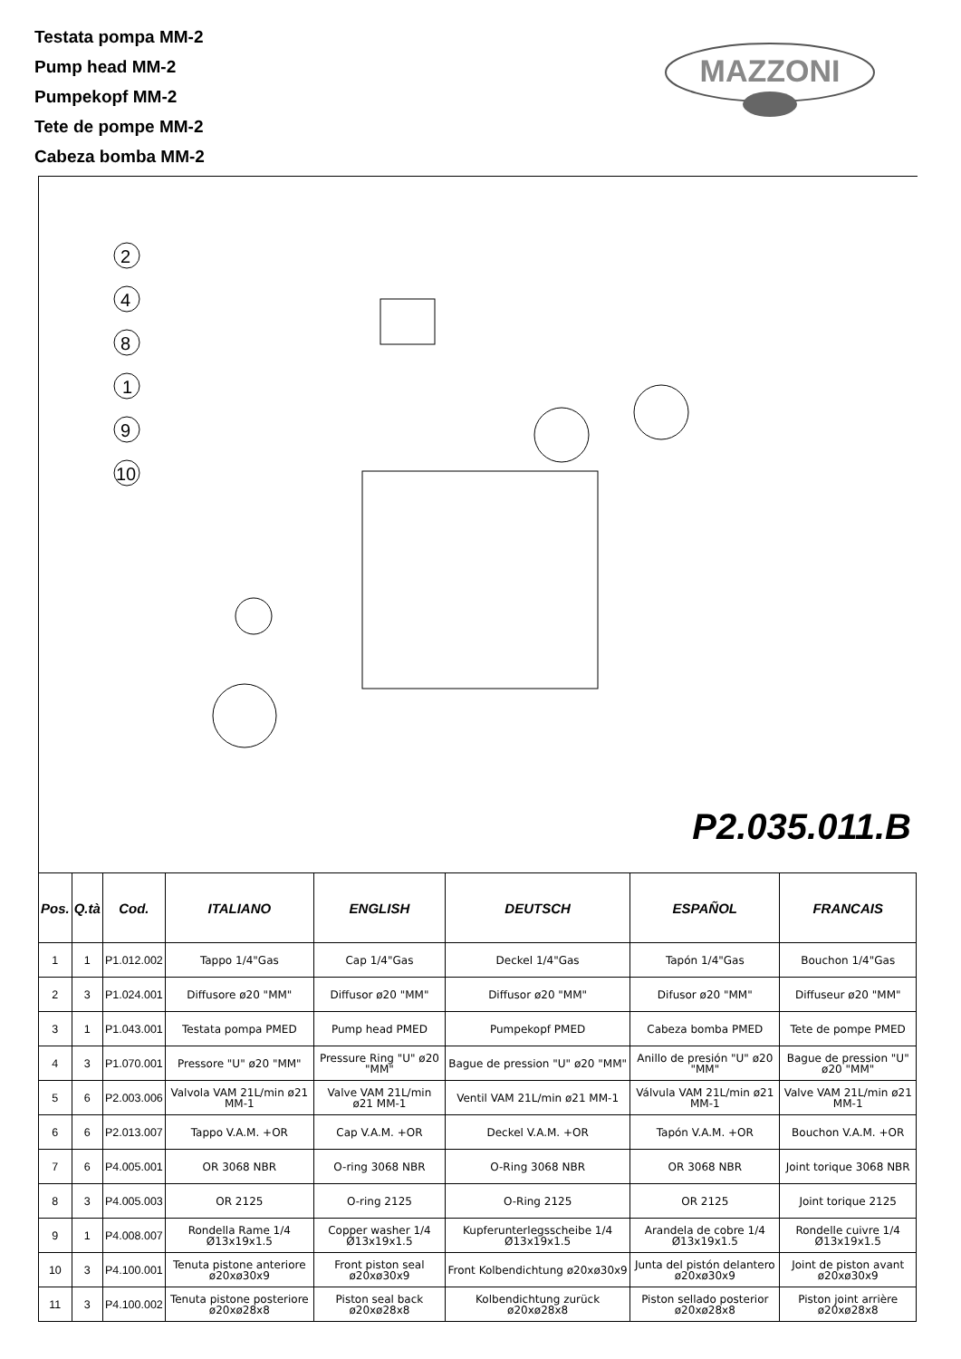Testata pompa MM-2
Pump head MM-2
Pumpekopf MM-2
Tete de pompe MM-2
Cabeza bomba MM-2
MAZZONI
2
4
8
1
9
10
P2.035.011.B
| Pos. | Q.tà | Cod. | ITALIANO | ENGLISH | DEUTSCH | ESPAÑOL | FRANCAIS |
| --- | --- | --- | --- | --- | --- | --- | --- |
| 1 | 1 | P1.012.002 | Tappo 1/4"Gas | Cap 1/4"Gas | Deckel 1/4"Gas | Tapón 1/4"Gas | Bouchon 1/4"Gas |
| 2 | 3 | P1.024.001 | Diffusore ø20 "MM" | Diffusor ø20 "MM" | Diffusor ø20 "MM" | Difusor ø20 "MM" | Diffuseur ø20 "MM" |
| 3 | 1 | P1.043.001 | Testata pompa PMED | Pump head PMED | Pumpekopf PMED | Cabeza bomba PMED | Tete de pompe PMED |
| 4 | 3 | P1.070.001 | Pressore "U" ø20 "MM" | Pressure Ring "U" ø20 "MM" | Bague de pression "U" ø20 "MM" | Anillo de presión "U" ø20 "MM" | Bague de pression "U" ø20 "MM" |
| 5 | 6 | P2.003.006 | Valvola VAM 21L/min ø21 MM-1 | Valve VAM 21L/min ø21 MM-1 | Ventil VAM 21L/min ø21 MM-1 | Válvula VAM 21L/min ø21 MM-1 | Valve VAM 21L/min ø21 MM-1 |
| 6 | 6 | P2.013.007 | Tappo V.A.M. +OR | Cap V.A.M. +OR | Deckel V.A.M. +OR | Tapón V.A.M. +OR | Bouchon V.A.M. +OR |
| 7 | 6 | P4.005.001 | OR 3068 NBR | O-ring 3068 NBR | O-Ring 3068 NBR | OR 3068 NBR | Joint torique 3068 NBR |
| 8 | 3 | P4.005.003 | OR 2125 | O-ring 2125 | O-Ring 2125 | OR 2125 | Joint torique 2125 |
| 9 | 1 | P4.008.007 | Rondella Rame 1/4 Ø13x19x1.5 | Copper washer 1/4 Ø13x19x1.5 | Kupferunterlegsscheibe 1/4 Ø13x19x1.5 | Arandela de cobre 1/4 Ø13x19x1.5 | Rondelle cuivre 1/4 Ø13x19x1.5 |
| 10 | 3 | P4.100.001 | Tenuta pistone anteriore ø20xø30x9 | Front piston seal ø20xø30x9 | Front Kolbendichtung ø20xø30x9 | Junta del pistón delantero ø20xø30x9 | Joint de piston avant ø20xø30x9 |
| 11 | 3 | P4.100.002 | Tenuta pistone posteriore ø20xø28x8 | Piston seal back ø20xø28x8 | Kolbendichtung zurück ø20xø28x8 | Piston sellado posterior ø20xø28x8 | Piston joint arrière ø20xø28x8 |